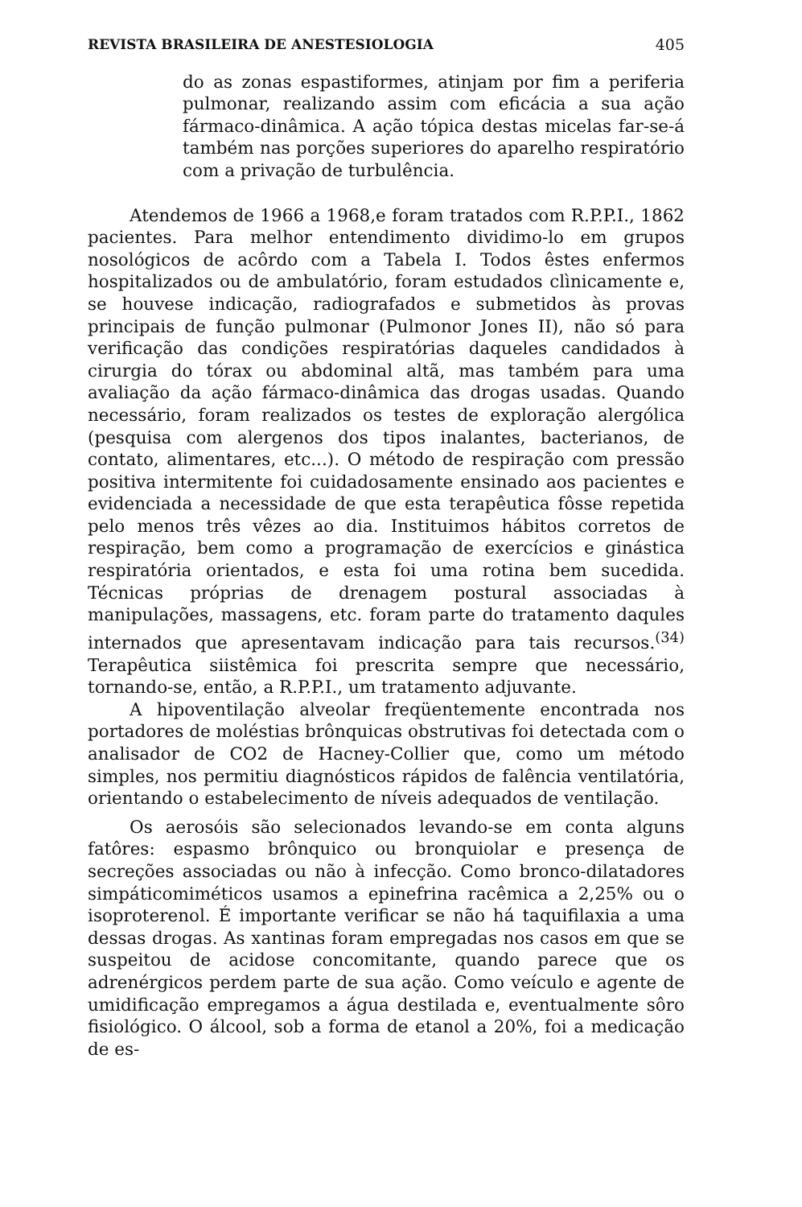REVISTA BRASILEIRA DE ANESTESIOLOGIA 405
do as zonas espastiformes, atinjam por fim a periferia pulmonar, realizando assim com eficácia a sua ação fármaco-dinâmica. A ação tópica destas micelas far-se-á também nas porções superiores do aparelho respiratório com a privação de turbulência.
Atendemos de 1966 a 1968,e foram tratados com R.P.P.I., 1862 pacientes. Para melhor entendimento dividimo-lo em grupos nosológicos de acôrdo com a Tabela I. Todos êstes enfermos hospitalizados ou de ambulatório, foram estudados clìnicamente e, se houvese indicação, radiografados e submetidos às provas principais de função pulmonar (Pulmonor Jones II), não só para verificação das condições respiratórias daqueles candidados à cirurgia do tórax ou abdominal altã, mas também para uma avaliação da ação fármaco-dinâmica das drogas usadas. Quando necessário, foram realizados os testes de exploração alergólica (pesquisa com alergenos dos tipos inalantes, bacterianos, de contato, alimentares, etc...). O método de respiração com pressão positiva intermitente foi cuidadosamente ensinado aos pacientes e evidenciada a necessidade de que esta terapêutica fôsse repetida pelo menos três vêzes ao dia. Instituimos hábitos corretos de respiração, bem como a programação de exercícios e ginástica respiratória orientados, e esta foi uma rotina bem sucedida. Técnicas próprias de drenagem postural associadas à manipulações, massagens, etc. foram parte do tratamento daqules internados que apresentavam indicação para tais recursos.<sup>(34)</sup> Terapêutica siistêmica foi prescrita sempre que necessário, tornando-se, então, a R.P.P.I., um tratamento adjuvante.
A hipoventilação alveolar freqüentemente encontrada nos portadores de moléstias brônquicas obstrutivas foi detectada com o analisador de CO2 de Hacney-Collier que, como um método simples, nos permitiu diagnósticos rápidos de falência ventilatória, orientando o estabelecimento de níveis adequados de ventilação.
Os aerosóis são selecionados levando-se em conta alguns fatôres: espasmo brônquico ou bronquiolar e presença de secreções associadas ou não à infecção. Como bronco-dilatadores simpáticomiméticos usamos a epinefrina racêmica a 2,25% ou o isoproterenol. É importante verificar se não há taquifilaxia a uma dessas drogas. As xantinas foram empregadas nos casos em que se suspeitou de acidose concomitante, quando parece que os adrenérgicos perdem parte de sua ação. Como veículo e agente de umidificação empregamos a água destilada e, eventualmente sôro fisiológico. O álcool, sob a forma de etanol a 20%, foi a medicação de es-